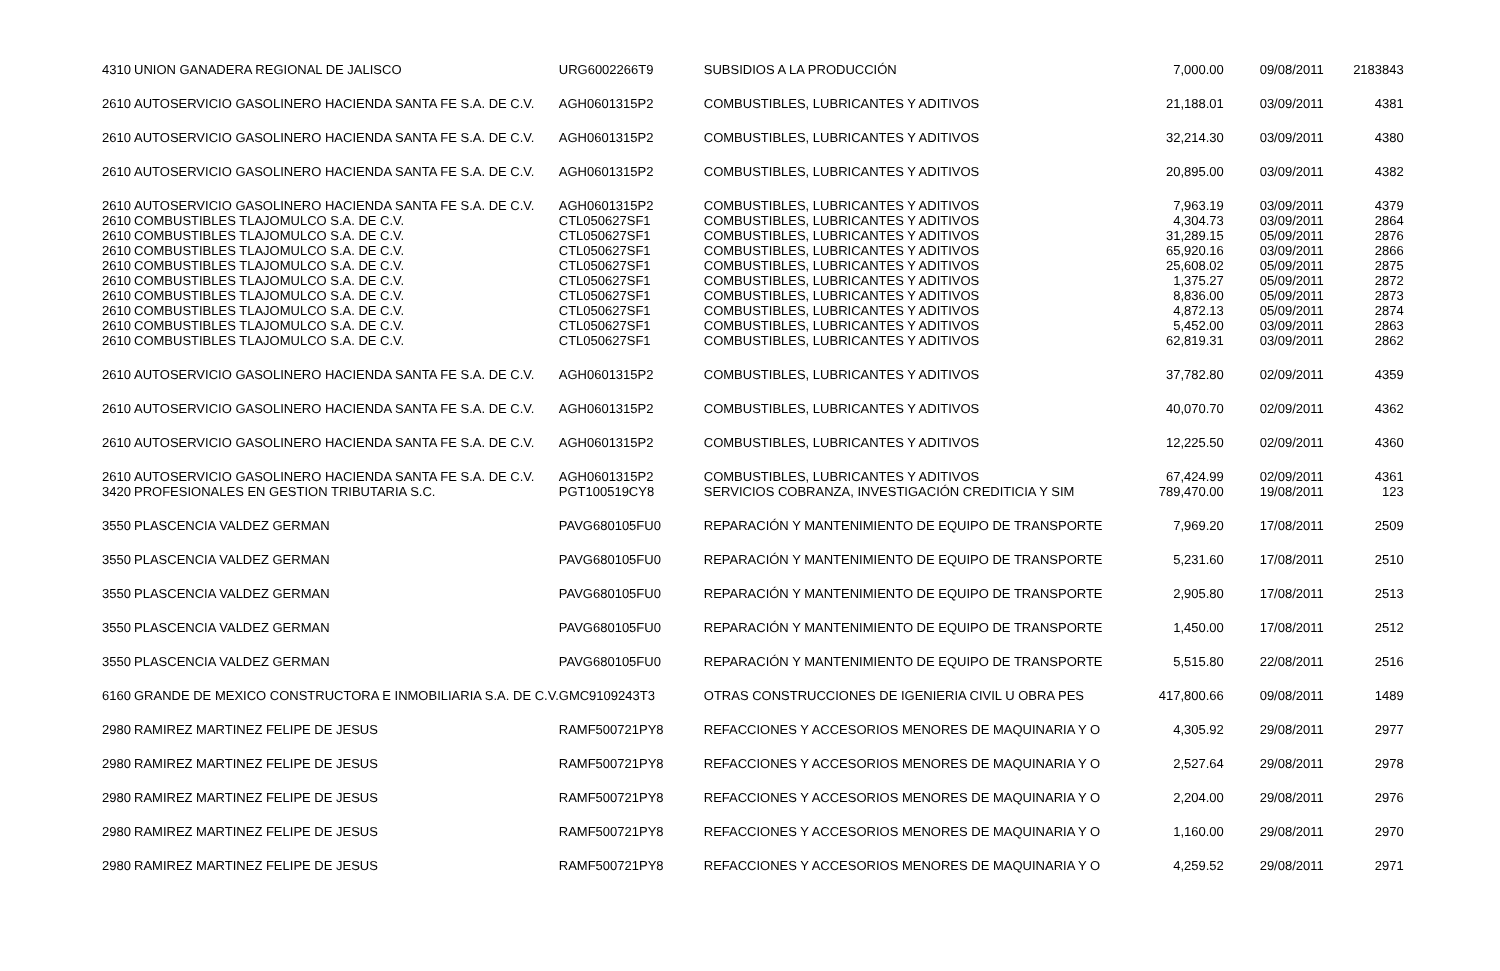| 4310 | UNION GANADERA REGIONAL DE JALISCO | URG6002266T9 | SUBSIDIOS A LA PRODUCCIÓN | 7,000.00 | 09/08/2011 | 2183843 |
| 2610 | AUTOSERVICIO GASOLINERO HACIENDA SANTA FE S.A. DE C.V. | AGH0601315P2 | COMBUSTIBLES, LUBRICANTES Y ADITIVOS | 21,188.01 | 03/09/2011 | 4381 |
| 2610 | AUTOSERVICIO GASOLINERO HACIENDA SANTA FE S.A. DE C.V. | AGH0601315P2 | COMBUSTIBLES, LUBRICANTES Y ADITIVOS | 32,214.30 | 03/09/2011 | 4380 |
| 2610 | AUTOSERVICIO GASOLINERO HACIENDA SANTA FE S.A. DE C.V. | AGH0601315P2 | COMBUSTIBLES, LUBRICANTES Y ADITIVOS | 20,895.00 | 03/09/2011 | 4382 |
| 2610 | AUTOSERVICIO GASOLINERO HACIENDA SANTA FE S.A. DE C.V. | AGH0601315P2 | COMBUSTIBLES, LUBRICANTES Y ADITIVOS | 7,963.19 | 03/09/2011 | 4379 |
| 2610 | COMBUSTIBLES TLAJOMULCO S.A. DE C.V. | CTL050627SF1 | COMBUSTIBLES, LUBRICANTES Y ADITIVOS | 4,304.73 | 03/09/2011 | 2864 |
| 2610 | COMBUSTIBLES TLAJOMULCO S.A. DE C.V. | CTL050627SF1 | COMBUSTIBLES, LUBRICANTES Y ADITIVOS | 31,289.15 | 05/09/2011 | 2876 |
| 2610 | COMBUSTIBLES TLAJOMULCO S.A. DE C.V. | CTL050627SF1 | COMBUSTIBLES, LUBRICANTES Y ADITIVOS | 65,920.16 | 03/09/2011 | 2866 |
| 2610 | COMBUSTIBLES TLAJOMULCO S.A. DE C.V. | CTL050627SF1 | COMBUSTIBLES, LUBRICANTES Y ADITIVOS | 25,608.02 | 05/09/2011 | 2875 |
| 2610 | COMBUSTIBLES TLAJOMULCO S.A. DE C.V. | CTL050627SF1 | COMBUSTIBLES, LUBRICANTES Y ADITIVOS | 1,375.27 | 05/09/2011 | 2872 |
| 2610 | COMBUSTIBLES TLAJOMULCO S.A. DE C.V. | CTL050627SF1 | COMBUSTIBLES, LUBRICANTES Y ADITIVOS | 8,836.00 | 05/09/2011 | 2873 |
| 2610 | COMBUSTIBLES TLAJOMULCO S.A. DE C.V. | CTL050627SF1 | COMBUSTIBLES, LUBRICANTES Y ADITIVOS | 4,872.13 | 05/09/2011 | 2874 |
| 2610 | COMBUSTIBLES TLAJOMULCO S.A. DE C.V. | CTL050627SF1 | COMBUSTIBLES, LUBRICANTES Y ADITIVOS | 5,452.00 | 03/09/2011 | 2863 |
| 2610 | COMBUSTIBLES TLAJOMULCO S.A. DE C.V. | CTL050627SF1 | COMBUSTIBLES, LUBRICANTES Y ADITIVOS | 62,819.31 | 03/09/2011 | 2862 |
| 2610 | AUTOSERVICIO GASOLINERO HACIENDA SANTA FE S.A. DE C.V. | AGH0601315P2 | COMBUSTIBLES, LUBRICANTES Y ADITIVOS | 37,782.80 | 02/09/2011 | 4359 |
| 2610 | AUTOSERVICIO GASOLINERO HACIENDA SANTA FE S.A. DE C.V. | AGH0601315P2 | COMBUSTIBLES, LUBRICANTES Y ADITIVOS | 40,070.70 | 02/09/2011 | 4362 |
| 2610 | AUTOSERVICIO GASOLINERO HACIENDA SANTA FE S.A. DE C.V. | AGH0601315P2 | COMBUSTIBLES, LUBRICANTES Y ADITIVOS | 12,225.50 | 02/09/2011 | 4360 |
| 2610 | AUTOSERVICIO GASOLINERO HACIENDA SANTA FE S.A. DE C.V. | AGH0601315P2 | COMBUSTIBLES, LUBRICANTES Y ADITIVOS | 67,424.99 | 02/09/2011 | 4361 |
| 3420 | PROFESIONALES EN GESTION TRIBUTARIA S.C. | PGT100519CY8 | SERVICIOS COBRANZA, INVESTIGACIÓN CREDITICIA Y SIM | 789,470.00 | 19/08/2011 | 123 |
| 3550 | PLASCENCIA VALDEZ GERMAN | PAVG680105FU0 | REPARACIÓN Y MANTENIMIENTO DE EQUIPO DE TRANSPORTE | 7,969.20 | 17/08/2011 | 2509 |
| 3550 | PLASCENCIA VALDEZ GERMAN | PAVG680105FU0 | REPARACIÓN Y MANTENIMIENTO DE EQUIPO DE TRANSPORTE | 5,231.60 | 17/08/2011 | 2510 |
| 3550 | PLASCENCIA VALDEZ GERMAN | PAVG680105FU0 | REPARACIÓN Y MANTENIMIENTO DE EQUIPO DE TRANSPORTE | 2,905.80 | 17/08/2011 | 2513 |
| 3550 | PLASCENCIA VALDEZ GERMAN | PAVG680105FU0 | REPARACIÓN Y MANTENIMIENTO DE EQUIPO DE TRANSPORTE | 1,450.00 | 17/08/2011 | 2512 |
| 3550 | PLASCENCIA VALDEZ GERMAN | PAVG680105FU0 | REPARACIÓN Y MANTENIMIENTO DE EQUIPO DE TRANSPORTE | 5,515.80 | 22/08/2011 | 2516 |
| 6160 | GRANDE DE MEXICO CONSTRUCTORA E INMOBILIARIA S.A. DE C.V. | GMC9109243T3 | OTRAS CONSTRUCCIONES DE IGENIERIA CIVIL U OBRA PES | 417,800.66 | 09/08/2011 | 1489 |
| 2980 | RAMIREZ MARTINEZ FELIPE DE JESUS | RAMF500721PY8 | REFACCIONES Y ACCESORIOS MENORES DE MAQUINARIA Y O | 4,305.92 | 29/08/2011 | 2977 |
| 2980 | RAMIREZ MARTINEZ FELIPE DE JESUS | RAMF500721PY8 | REFACCIONES Y ACCESORIOS MENORES DE MAQUINARIA Y O | 2,527.64 | 29/08/2011 | 2978 |
| 2980 | RAMIREZ MARTINEZ FELIPE DE JESUS | RAMF500721PY8 | REFACCIONES Y ACCESORIOS MENORES DE MAQUINARIA Y O | 2,204.00 | 29/08/2011 | 2976 |
| 2980 | RAMIREZ MARTINEZ FELIPE DE JESUS | RAMF500721PY8 | REFACCIONES Y ACCESORIOS MENORES DE MAQUINARIA Y O | 1,160.00 | 29/08/2011 | 2970 |
| 2980 | RAMIREZ MARTINEZ FELIPE DE JESUS | RAMF500721PY8 | REFACCIONES Y ACCESORIOS MENORES DE MAQUINARIA Y O | 4,259.52 | 29/08/2011 | 2971 |